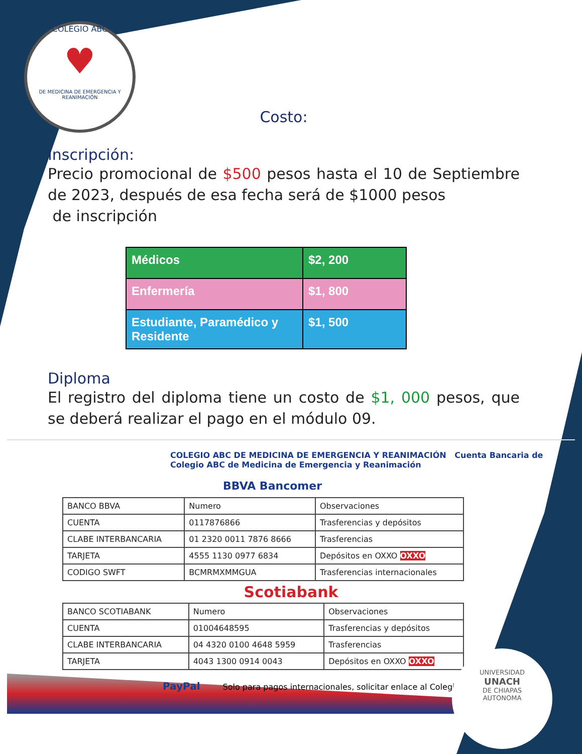COLEGIO ABC
♥
DE MEDICINA DE EMERGENCIA Y REANIMACIÓN
Costo:
Inscripción:
Precio promocional de $500 pesos hasta el 10 de Septiembre de 2023, después de esa fecha será de $1000 pesos
de inscripción
| Médicos | $2, 200 |
| Enfermería | $1, 800 |
| Estudiante, Paramédico y Residente | $1, 500 |
Diploma
El registro del diploma tiene un costo de $1, 000 pesos, que se deberá realizar el pago en el módulo 09.
COLEGIO ABC DE MEDICINA DE EMERGENCIA Y REANIMACIÓN Cuenta Bancaria de Colegio ABC de Medicina de Emergencia y Reanimación
BBVA Bancomer
| BANCO BBVA | Numero | Observaciones |
| CUENTA | 0117876866 | Trasferencias y depósitos |
| CLABE INTERBANCARIA | 01 2320 0011 7876 8666 | Trasferencias |
| TARJETA | 4555 1130 0977 6834 | Depósitos en OXXO OXXO |
| CODIGO SWFT | BCMRMXMMGUA | Trasferencias internacionales |
Scotiabank
| BANCO SCOTIABANK | Numero | Observaciones |
| CUENTA | 01004648595 | Trasferencias y depósitos |
| CLABE INTERBANCARIA | 04 4320 0100 4648 5959 | Trasferencias |
| TARJETA | 4043 1300 0914 0043 | Depósitos en OXXO OXXO |
PayPal Solo para pagos internacionales, solicitar enlace al Colegio
UNIVERSIDAD
UNACH
DE CHIAPAS
AUTONOMA